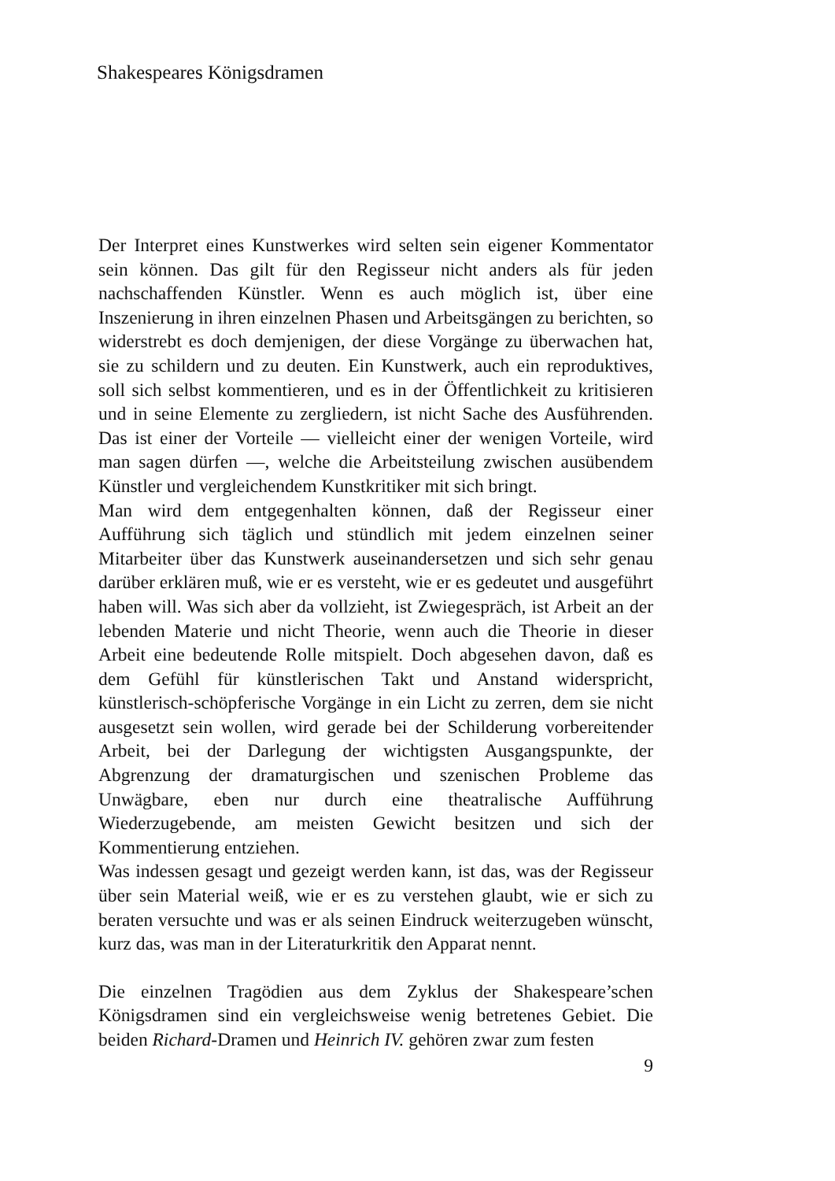Shakespeares Königsdramen
Der Interpret eines Kunstwerkes wird selten sein eigener Kommentator sein können. Das gilt für den Regisseur nicht anders als für jeden nachschaffenden Künstler. Wenn es auch möglich ist, über eine Inszenierung in ihren einzelnen Phasen und Arbeitsgängen zu berichten, so widerstrebt es doch demjenigen, der diese Vorgänge zu überwachen hat, sie zu schildern und zu deuten. Ein Kunstwerk, auch ein reproduktives, soll sich selbst kommentieren, und es in der Öffentlichkeit zu kritisieren und in seine Elemente zu zergliedern, ist nicht Sache des Ausführenden. Das ist einer der Vorteile — vielleicht einer der wenigen Vorteile, wird man sagen dürfen —, welche die Arbeitsteilung zwischen ausübendem Künstler und vergleichendem Kunstkritiker mit sich bringt.
Man wird dem entgegenhalten können, daß der Regisseur einer Aufführung sich täglich und stündlich mit jedem einzelnen seiner Mitarbeiter über das Kunstwerk auseinandersetzen und sich sehr genau darüber erklären muß, wie er es versteht, wie er es gedeutet und ausgeführt haben will. Was sich aber da vollzieht, ist Zwiegespräch, ist Arbeit an der lebenden Materie und nicht Theorie, wenn auch die Theorie in dieser Arbeit eine bedeutende Rolle mitspielt. Doch abgesehen davon, daß es dem Gefühl für künstlerischen Takt und Anstand widerspricht, künstlerisch-schöpferische Vorgänge in ein Licht zu zerren, dem sie nicht ausgesetzt sein wollen, wird gerade bei der Schilderung vorbereitender Arbeit, bei der Darlegung der wichtigsten Ausgangspunkte, der Abgrenzung der dramaturgischen und szenischen Probleme das Unwägbare, eben nur durch eine theatralische Aufführung Wiederzugebende, am meisten Gewicht besitzen und sich der Kommentierung entziehen.
Was indessen gesagt und gezeigt werden kann, ist das, was der Regisseur über sein Material weiß, wie er es zu verstehen glaubt, wie er sich zu beraten versuchte und was er als seinen Eindruck weiterzugeben wünscht, kurz das, was man in der Literaturkritik den Apparat nennt.
Die einzelnen Tragödien aus dem Zyklus der Shakespeare’schen Königsdramen sind ein vergleichsweise wenig betretenes Gebiet. Die beiden Richard-Dramen und Heinrich IV. gehören zwar zum festen
9